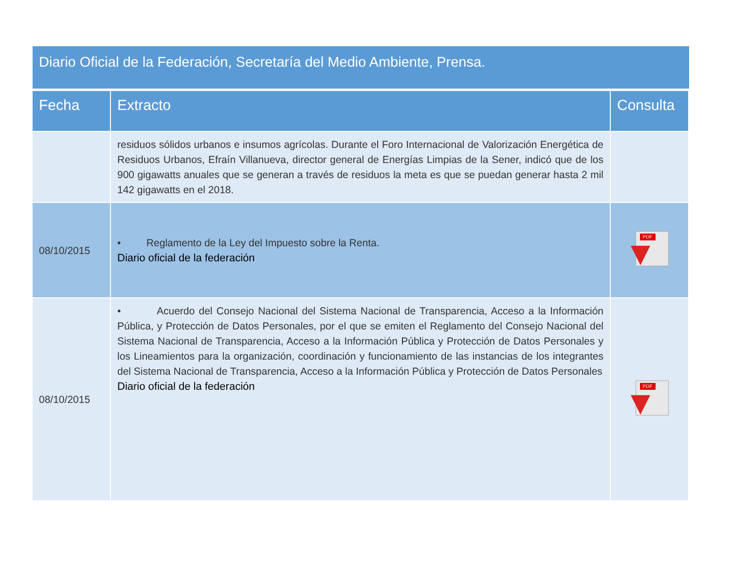Diario Oficial de la Federación, Secretaría del Medio Ambiente, Prensa.
| Fecha | Extracto | Consulta |
| --- | --- | --- |
| | residuos sólidos urbanos e insumos agrícolas. Durante el Foro Internacional de Valorización Energética de Residuos Urbanos, Efraín Villanueva, director general de Energías Limpias de la Sener, indicó que de los 900 gigawatts anuales que se generan a través de residuos la meta es que se puedan generar hasta 2 mil 142 gigawatts en el 2018. | |
| 08/10/2015 | • Reglamento de la Ley del Impuesto sobre la Renta. Diario oficial de la federación | PDF |
| 08/10/2015 | • Acuerdo del Consejo Nacional del Sistema Nacional de Transparencia, Acceso a la Información Pública, y Protección de Datos Personales, por el que se emiten el Reglamento del Consejo Nacional del Sistema Nacional de Transparencia, Acceso a la Información Pública y Protección de Datos Personales y los Lineamientos para la organización, coordinación y funcionamiento de las instancias de los integrantes del Sistema Nacional de Transparencia, Acceso a la Información Pública y Protección de Datos Personales Diario oficial de la federación | PDF |